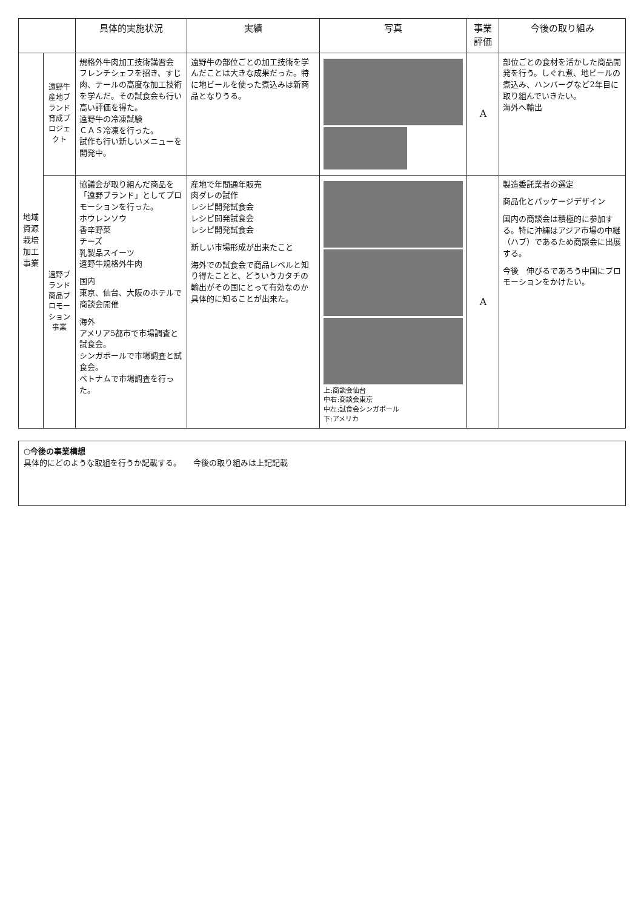| | | 具体的実施状況 | 実績 | 写真 | 事業評価 | 今後の取り組み |
| --- | --- | --- | --- | --- | --- | --- |
| 地域資源栽培加工事業 | 遠野牛産地ブランド育成プロジェクト | 規格外牛肉加工技術講習会 フレンチシェフを招き、すじ肉、テールの高度な加工技術を学んだ。その試食会も行い高い評価を得た。 遠野牛の冷凍試験 ＣＡＳ冷凍を行った。 試作も行い新しいメニューを開発中。 | 遠野牛の部位ごとの加工技術を学んだことは大きな成果だった。特に地ビールを使った煮込みは新商品となりうる。 | | A | 部位ごとの食材を活かした商品開発を行う。しぐれ煮、地ビールの煮込み、ハンバーグなど2年目に取り組んでいきたい。 海外へ輸出 |
| | 遠野ブランド商品プロモーション事業 | 協議会が取り組んだ商品を「遠野ブランド」としてプロモーションを行った。 ホウレンソウ 香辛野菜 チーズ 乳製品スイーツ 遠野牛規格外牛肉 国内 東京、仙台、大阪のホテルで商談会開催 海外 アメリア5都市で市場調査と試食会。 シンガポールで市場調査と試食会。 ベトナムで市場調査を行った。 | 産地で年間通年販売 肉ダレの試作 レシピ開発試食会 レシピ開発試食会 レシピ開発試食会 新しい市場形成が出来たこと 海外での試食会で商品レベルと知り得たことと、どういうカタチの輸出がその国にとって有効なのか具体的に知ることが出来た。 | 上:商談会仙台 中右:商談会東京 中左:試食会シンガポール 下:アメリカ | A | 製造委託業者の選定 商品化とパッケージデザイン 国内の商談会は積極的に参加する。特に沖縄はアジア市場の中継（ハブ）であるため商談会に出展する。 今後 伸びるであろう中国にプロモーションをかけたい。 |
○今後の事業構想
具体的にどのような取組を行うか記載する。　　今後の取り組みは上記記載